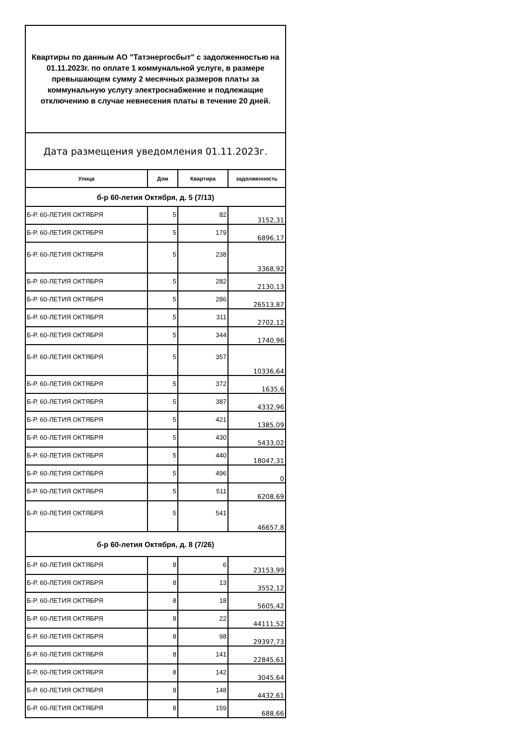| Квартиры по данным АО "Татэнергосбыт" с задолженностью на 01.11.2023г. по оплате 1 коммунальной услуге, в размере превышающем сумму 2 месячных размеров платы за коммунальную услугу электроснабжение и подлежащие отключению в случае невнесения платы в течение 20 дней. | | | |
| Дата размещения уведомления 01.11.2023г. | | | |
| Улица | Дом | Квартира | задолженность |
| б-р 60-летия Октября, д. 5 (7/13) | | | |
| Б-Р. 60-ЛЕТИЯ ОКТЯБРЯ | 5 | 82 | 3152,31 |
| Б-Р. 60-ЛЕТИЯ ОКТЯБРЯ | 5 | 179 | 6896,17 |
| Б-Р. 60-ЛЕТИЯ ОКТЯБРЯ | 5 | 238 | 3368,92 |
| Б-Р. 60-ЛЕТИЯ ОКТЯБРЯ | 5 | 282 | 2130,13 |
| Б-Р. 60-ЛЕТИЯ ОКТЯБРЯ | 5 | 286 | 26513,87 |
| Б-Р. 60-ЛЕТИЯ ОКТЯБРЯ | 5 | 311 | 2702,12 |
| Б-Р. 60-ЛЕТИЯ ОКТЯБРЯ | 5 | 344 | 1740,96 |
| Б-Р. 60-ЛЕТИЯ ОКТЯБРЯ | 5 | 357 | 10336,64 |
| Б-Р. 60-ЛЕТИЯ ОКТЯБРЯ | 5 | 372 | 1635,6 |
| Б-Р. 60-ЛЕТИЯ ОКТЯБРЯ | 5 | 387 | 4332,96 |
| Б-Р. 60-ЛЕТИЯ ОКТЯБРЯ | 5 | 421 | 1385,09 |
| Б-Р. 60-ЛЕТИЯ ОКТЯБРЯ | 5 | 430 | 5433,02 |
| Б-Р. 60-ЛЕТИЯ ОКТЯБРЯ | 5 | 440 | 18047,31 |
| Б-Р. 60-ЛЕТИЯ ОКТЯБРЯ | 5 | 496 | 0 |
| Б-Р. 60-ЛЕТИЯ ОКТЯБРЯ | 5 | 511 | 6208,69 |
| Б-Р. 60-ЛЕТИЯ ОКТЯБРЯ | 5 | 541 | 46657,8 |
| б-р 60-летия Октября, д. 8 (7/26) | | | |
| Б-Р. 60-ЛЕТИЯ ОКТЯБРЯ | 8 | 6 | 23153,99 |
| Б-Р. 60-ЛЕТИЯ ОКТЯБРЯ | 8 | 13 | 3552,12 |
| Б-Р. 60-ЛЕТИЯ ОКТЯБРЯ | 8 | 18 | 5605,42 |
| Б-Р. 60-ЛЕТИЯ ОКТЯБРЯ | 8 | 22 | 44111,52 |
| Б-Р. 60-ЛЕТИЯ ОКТЯБРЯ | 8 | 98 | 29397,73 |
| Б-Р. 60-ЛЕТИЯ ОКТЯБРЯ | 8 | 141 | 22845,61 |
| Б-Р. 60-ЛЕТИЯ ОКТЯБРЯ | 8 | 142 | 3045,64 |
| Б-Р. 60-ЛЕТИЯ ОКТЯБРЯ | 8 | 148 | 4432,61 |
| Б-Р. 60-ЛЕТИЯ ОКТЯБРЯ | 8 | 159 | 688,66 |